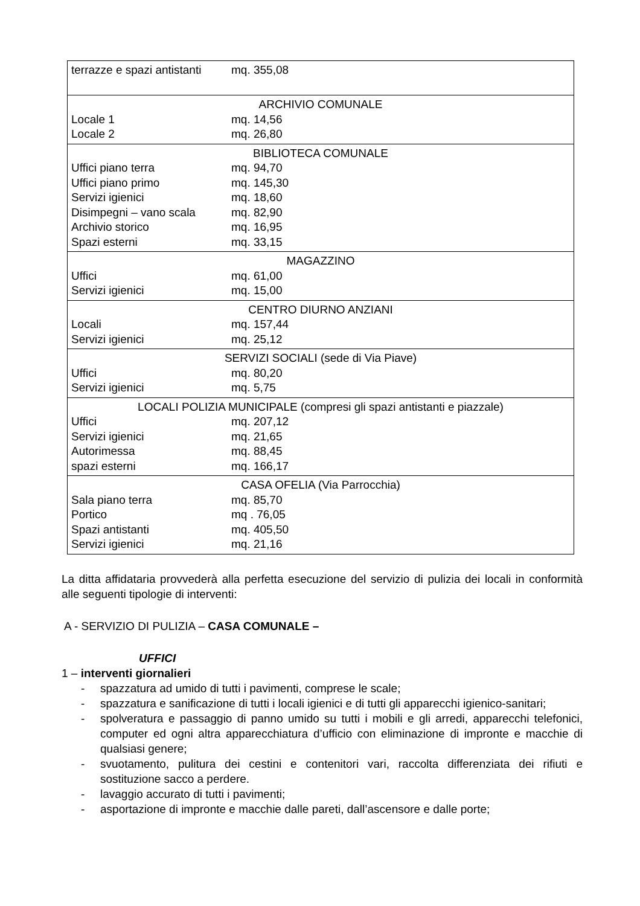| terrazze e spazi antistanti mq. 355,08 |
| ARCHIVIO COMUNALE Locale 1 mq. 14,56 Locale 2 mq. 26,80 |
| BIBLIOTECA COMUNALE Uffici piano terra mq. 94,70 Uffici piano primo mq. 145,30 Servizi igienici mq. 18,60 Disimpegni – vano scala mq. 82,90 Archivio storico mq. 16,95 Spazi esterni mq. 33,15 |
| MAGAZZINO Uffici mq. 61,00 Servizi igienici mq. 15,00 |
| CENTRO DIURNO ANZIANI Locali mq. 157,44 Servizi igienici mq. 25,12 |
| SERVIZI SOCIALI (sede di Via Piave) Uffici mq. 80,20 Servizi igienici mq. 5,75 |
| LOCALI POLIZIA MUNICIPALE (compresi gli spazi antistanti e piazzale) Uffici mq. 207,12 Servizi igienici mq. 21,65 Autorimessa mq. 88,45 spazi esterni mq. 166,17 |
| CASA OFELIA (Via Parrocchia) Sala piano terra mq. 85,70 Portico mq . 76,05 Spazi antistanti mq. 405,50 Servizi igienici mq. 21,16 |
La ditta affidataria provvederà alla perfetta esecuzione del servizio di pulizia dei locali in conformità alle seguenti tipologie di interventi:
A - SERVIZIO DI PULIZIA – CASA COMUNALE –
UFFICI
1 – interventi giornalieri
- spazzatura ad umido di tutti i pavimenti, comprese le scale;
- spazzatura e sanificazione di tutti i locali igienici e di tutti gli apparecchi igienico-sanitari;
- spolveratura e passaggio di panno umido su tutti i mobili e gli arredi, apparecchi telefonici, computer ed ogni altra apparecchiatura d’ufficio con eliminazione di impronte e macchie di qualsiasi genere;
- svuotamento, pulitura dei cestini e contenitori vari, raccolta differenziata dei rifiuti e sostituzione sacco a perdere.
- lavaggio accurato di tutti i pavimenti;
- asportazione di impronte e macchie dalle pareti, dall’ascensore e dalle porte;